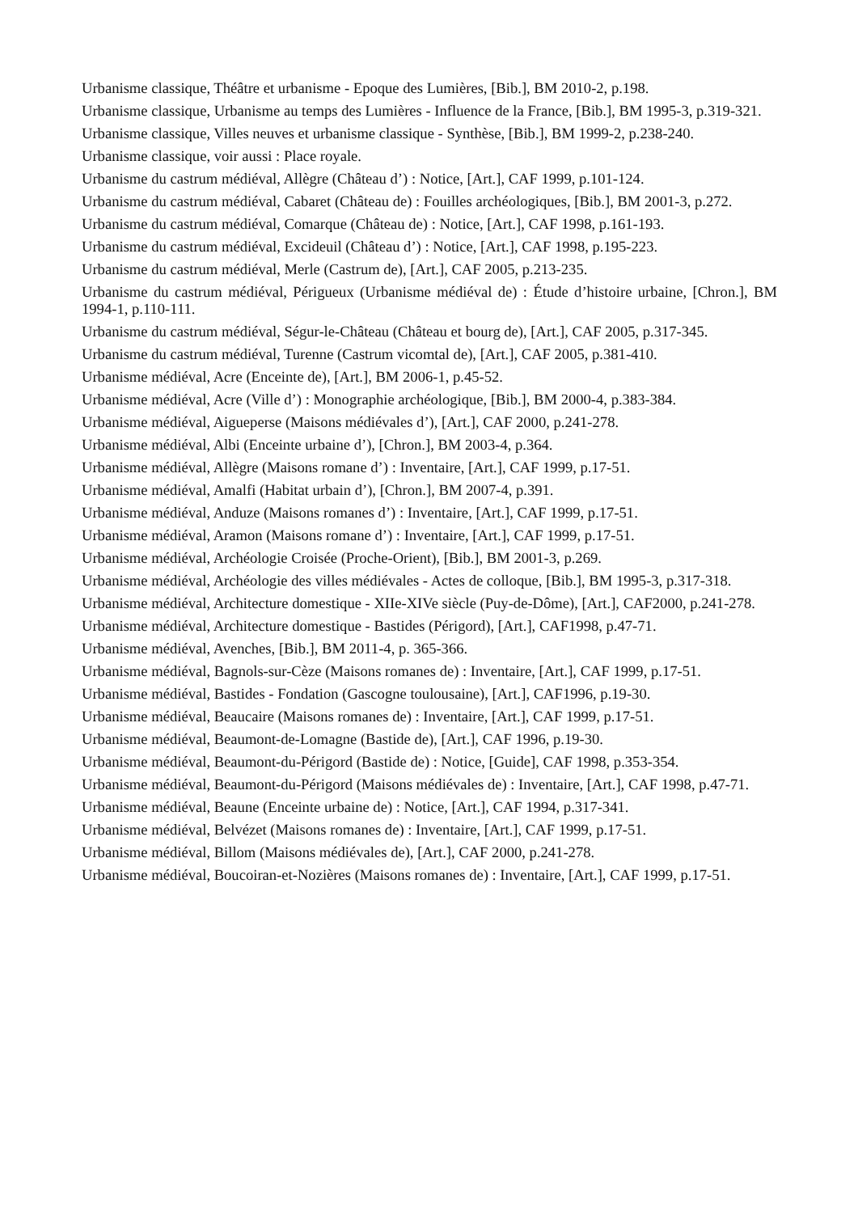Urbanisme classique, Théâtre et urbanisme - Epoque des Lumières, [Bib.], BM 2010-2, p.198.
Urbanisme classique, Urbanisme au temps des Lumières - Influence de la France, [Bib.], BM 1995-3, p.319-321.
Urbanisme classique, Villes neuves et urbanisme classique - Synthèse, [Bib.], BM 1999-2, p.238-240.
Urbanisme classique, voir aussi : Place royale.
Urbanisme du castrum médiéval, Allègre (Château d’) : Notice, [Art.], CAF 1999, p.101-124.
Urbanisme du castrum médiéval, Cabaret (Château de) : Fouilles archéologiques, [Bib.], BM 2001-3, p.272.
Urbanisme du castrum médiéval, Comarque (Château de) : Notice, [Art.], CAF 1998, p.161-193.
Urbanisme du castrum médiéval, Excideuil (Château d’) : Notice, [Art.], CAF 1998, p.195-223.
Urbanisme du castrum médiéval, Merle (Castrum de), [Art.], CAF 2005, p.213-235.
Urbanisme du castrum médiéval, Périgueux (Urbanisme médiéval de) : Étude d’histoire urbaine, [Chron.], BM 1994-1, p.110-111.
Urbanisme du castrum médiéval, Ségur-le-Château (Château et bourg de), [Art.], CAF 2005, p.317-345.
Urbanisme du castrum médiéval, Turenne (Castrum vicomtal de), [Art.], CAF 2005, p.381-410.
Urbanisme médiéval, Acre (Enceinte de), [Art.], BM 2006-1, p.45-52.
Urbanisme médiéval, Acre (Ville d’) : Monographie archéologique, [Bib.], BM 2000-4, p.383-384.
Urbanisme médiéval, Aigueperse (Maisons médiévales d’), [Art.], CAF 2000, p.241-278.
Urbanisme médiéval, Albi (Enceinte urbaine d’), [Chron.], BM 2003-4, p.364.
Urbanisme médiéval, Allègre (Maisons romane d’) : Inventaire, [Art.], CAF 1999, p.17-51.
Urbanisme médiéval, Amalfi (Habitat urbain d’), [Chron.], BM 2007-4, p.391.
Urbanisme médiéval, Anduze (Maisons romanes d’) : Inventaire, [Art.], CAF 1999, p.17-51.
Urbanisme médiéval, Aramon (Maisons romane d’) : Inventaire, [Art.], CAF 1999, p.17-51.
Urbanisme médiéval, Archéologie Croisée (Proche-Orient), [Bib.], BM 2001-3, p.269.
Urbanisme médiéval, Archéologie des villes médiévales - Actes de colloque, [Bib.], BM 1995-3, p.317-318.
Urbanisme médiéval, Architecture domestique - XIIe-XIVe siècle (Puy-de-Dôme), [Art.], CAF2000, p.241-278.
Urbanisme médiéval, Architecture domestique - Bastides (Périgord), [Art.], CAF1998, p.47-71.
Urbanisme médiéval, Avenches, [Bib.], BM 2011-4, p. 365-366.
Urbanisme médiéval, Bagnols-sur-Cèze (Maisons romanes de) : Inventaire, [Art.], CAF 1999, p.17-51.
Urbanisme médiéval, Bastides - Fondation (Gascogne toulousaine), [Art.], CAF1996, p.19-30.
Urbanisme médiéval, Beaucaire (Maisons romanes de) : Inventaire, [Art.], CAF 1999, p.17-51.
Urbanisme médiéval, Beaumont-de-Lomagne (Bastide de), [Art.], CAF 1996, p.19-30.
Urbanisme médiéval, Beaumont-du-Périgord (Bastide de) : Notice, [Guide], CAF 1998, p.353-354.
Urbanisme médiéval, Beaumont-du-Périgord (Maisons médiévales de) : Inventaire, [Art.], CAF 1998, p.47-71.
Urbanisme médiéval, Beaune (Enceinte urbaine de) : Notice, [Art.], CAF 1994, p.317-341.
Urbanisme médiéval, Belvézet (Maisons romanes de) : Inventaire, [Art.], CAF 1999, p.17-51.
Urbanisme médiéval, Billom (Maisons médiévales de), [Art.], CAF 2000, p.241-278.
Urbanisme médiéval, Boucoiran-et-Nozières (Maisons romanes de) : Inventaire, [Art.], CAF 1999, p.17-51.